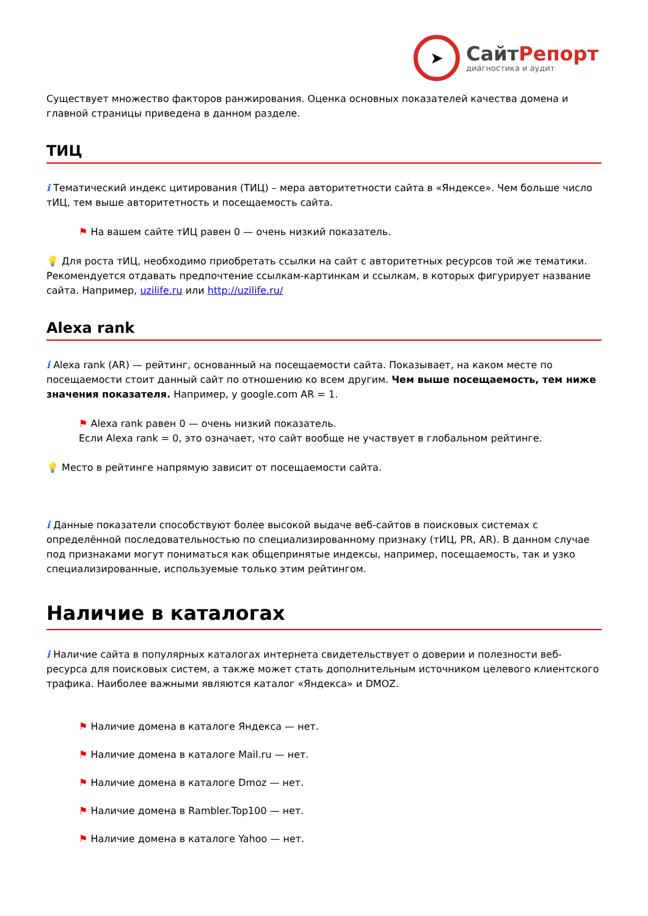➤
СайтРепорт
диагностика и аудит
Существует множество факторов ранжирования. Оценка основных показателей качества домена и главной страницы приведена в данном разделе.
ТИЦ
i Тематический индекс цитирования (ТИЦ) – мера авторитетности сайта в «Яндексе». Чем больше число тИЦ, тем выше авторитетность и посещаемость сайта.
⚑ На вашем сайте тИЦ равен 0 — очень низкий показатель.
💡 Для роста тИЦ, необходимо приобретать ссылки на сайт с авторитетных ресурсов той же тематики. Рекомендуется отдавать предпочтение ссылкам-картинкам и ссылкам, в которых фигурирует название сайта. Например, uzilife.ru или http://uzilife.ru/
Alexa rank
i Alexa rank (AR) — рейтинг, основанный на посещаемости сайта. Показывает, на каком месте по посещаемости стоит данный сайт по отношению ко всем другим. Чем выше посещаемость, тем ниже значения показателя. Например, у google.com AR = 1.
⚑ Alexa rank равен 0 — очень низкий показатель.
Если Alexa rank = 0, это означает, что сайт вообще не участвует в глобальном рейтинге.
💡 Место в рейтинге напрямую зависит от посещаемости сайта.
i Данные показатели способствуют более высокой выдаче веб-сайтов в поисковых системах с определённой последовательностью по специализированному признаку (тИЦ, PR, AR). В данном случае под признаками могут пониматься как общепринятые индексы, например, посещаемость, так и узко специализированные, используемые только этим рейтингом.
Наличие в каталогах
i Наличие сайта в популярных каталогах интернета свидетельствует о доверии и полезности веб-ресурса для поисковых систем, а также может стать дополнительным источником целевого клиентского трафика. Наиболее важными являются каталог «Яндекса» и DMOZ.
⚑ Наличие домена в каталоге Яндекса — нет.
⚑ Наличие домена в каталоге Mail.ru — нет.
⚑ Наличие домена в каталоге Dmoz — нет.
⚑ Наличие домена в Rambler.Top100 — нет.
⚑ Наличие домена в каталоге Yahoo — нет.